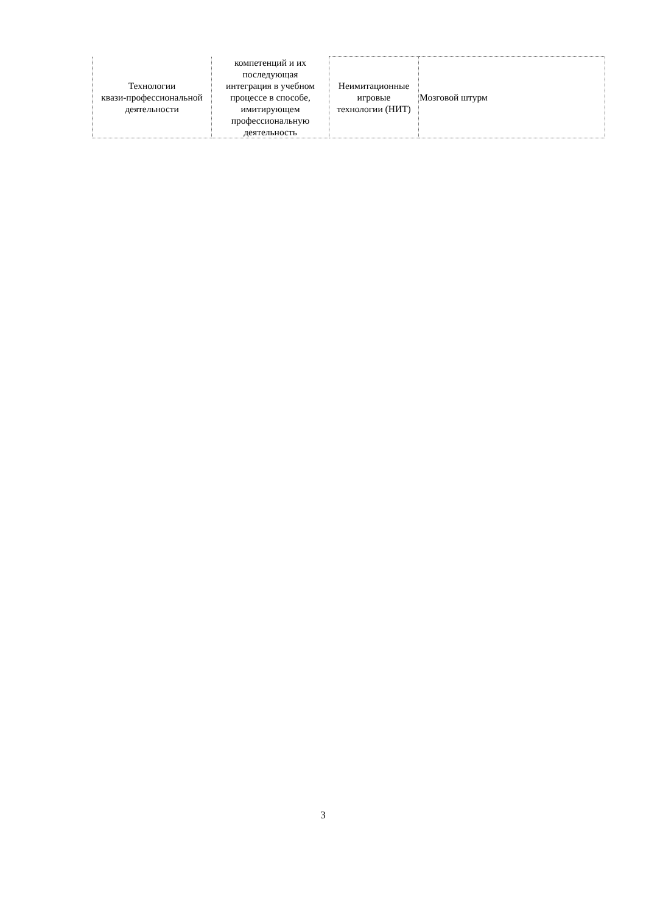| Технологии квази-профессиональной деятельности | компетенций и их последующая интеграция в учебном процессе в способе, имитирующем профессиональную деятельность | Неимитационные игровые технологии (НИТ) | Мозговой штурм |
3